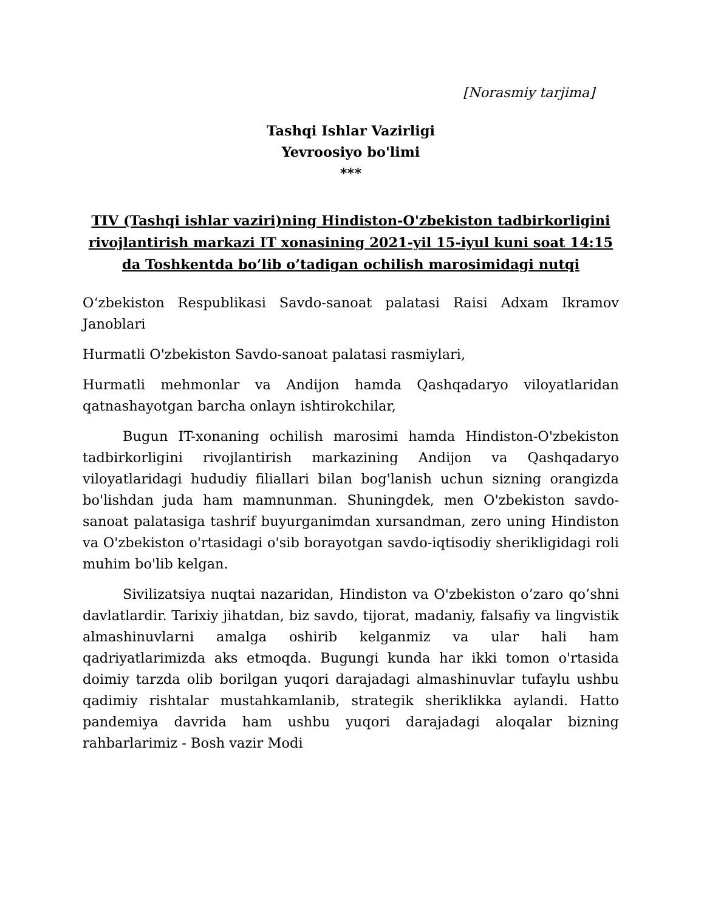[Norasmiy tarjima]
Tashqi Ishlar Vazirligi
Yevroosiyo bo'limi
***
TIV (Tashqi ishlar vaziri)ning Hindiston-O'zbekiston tadbirkorligini rivojlantirish markazi IT xonasining 2021-yil 15-iyul kuni soat 14:15 da Toshkentda bo’lib o’tadigan ochilish marosimidagi nutqi
O‘zbekiston Respublikasi Savdo-sanoat palatasi Raisi Adxam Ikramov Janoblari
Hurmatli O'zbekiston Savdo-sanoat palatasi rasmiylari,
Hurmatli mehmonlar va Andijon hamda Qashqadaryo viloyatlaridan qatnashayotgan barcha onlayn ishtirokchilar,
Bugun IT-xonaning ochilish marosimi hamda Hindiston-O'zbekiston tadbirkorligini rivojlantirish markazining Andijon va Qashqadaryo viloyatlaridagi hududiy filiallari bilan bog'lanish uchun sizning orangizda bo'lishdan juda ham mamnunman. Shuningdek, men O'zbekiston savdo-sanoat palatasiga tashrif buyurganimdan xursandman, zero uning Hindiston va O'zbekiston o'rtasidagi o'sib borayotgan savdo-iqtisodiy sherikligidagi roli muhim bo'lib kelgan.
Sivilizatsiya nuqtai nazaridan, Hindiston va O'zbekiston o’zaro qo’shni davlatlardir. Tarixiy jihatdan, biz savdo, tijorat, madaniy, falsafiy va lingvistik almashinuvlarni amalga oshirib kelganmiz va ular hali ham qadriyatlarimizda aks etmoqda. Bugungi kunda har ikki tomon o'rtasida doimiy tarzda olib borilgan yuqori darajadagi almashinuvlar tufaylu ushbu qadimiy rishtalar mustahkamlanib, strategik sheriklikka aylandi. Hatto pandemiya davrida ham ushbu yuqori darajadagi aloqalar bizning rahbarlarimiz - Bosh vazir Modi